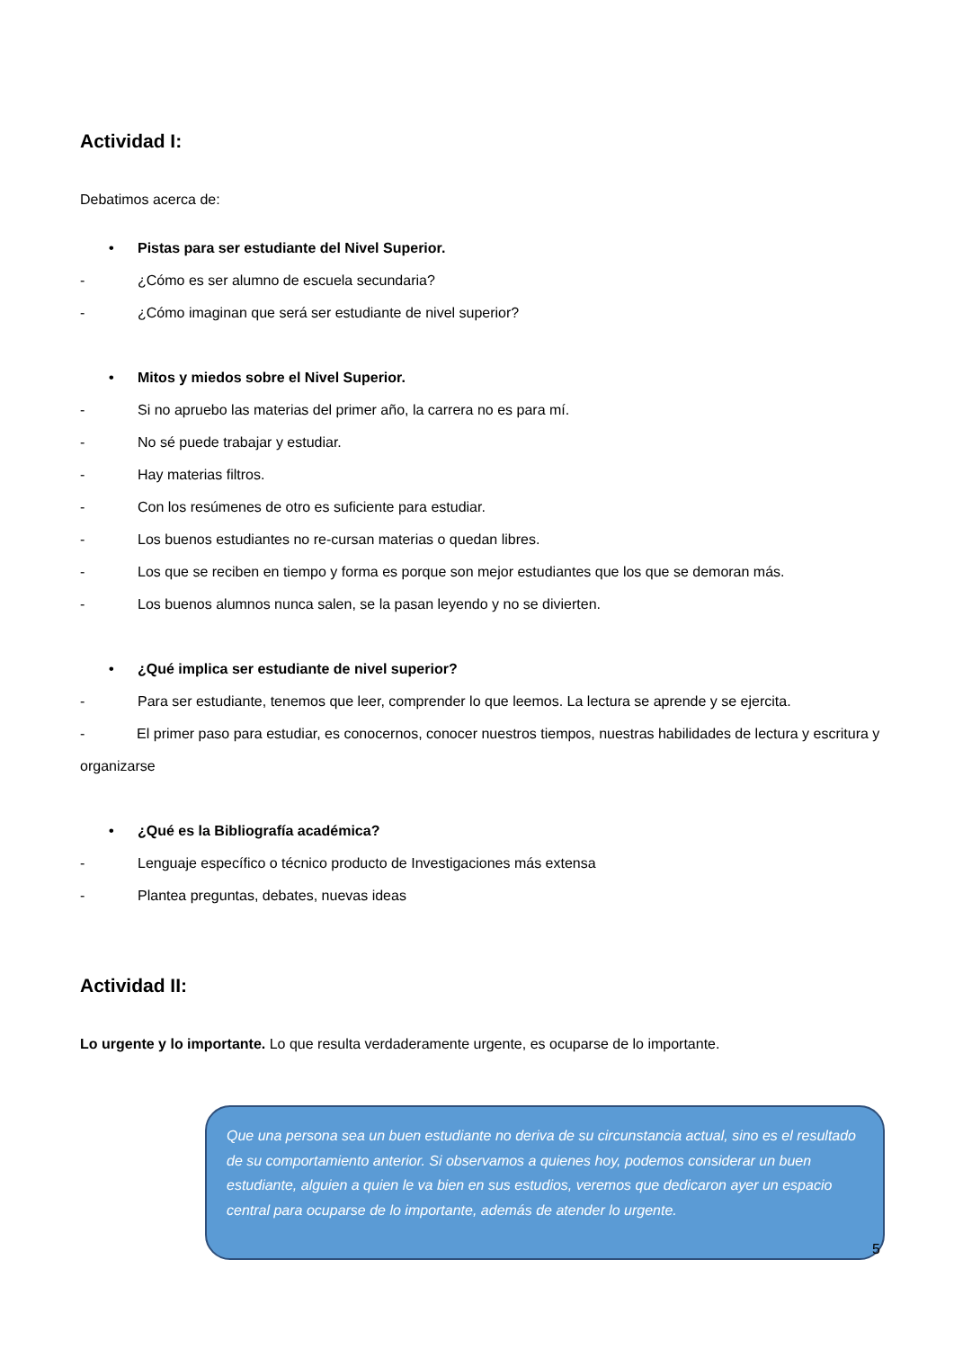Actividad I:
Debatimos acerca de:
• Pistas para ser estudiante del Nivel Superior.
- ¿Cómo es ser alumno de escuela secundaria?
- ¿Cómo imaginan que será ser estudiante de nivel superior?
• Mitos y miedos sobre el Nivel Superior.
- Si no apruebo las materias del primer año, la carrera no es para mí.
- No sé puede trabajar y estudiar.
- Hay materias filtros.
- Con los resúmenes de otro es suficiente para estudiar.
- Los buenos estudiantes no re-cursan materias o quedan libres.
- Los que se reciben en tiempo y forma es porque son mejor estudiantes que los que se demoran más.
- Los buenos alumnos nunca salen, se la pasan leyendo y no se divierten.
• ¿Qué implica ser estudiante de nivel superior?
- Para ser estudiante, tenemos que leer, comprender lo que leemos. La lectura se aprende y se ejercita.
- El primer paso para estudiar, es conocernos, conocer nuestros tiempos, nuestras habilidades de lectura y escritura y organizarse
• ¿Qué es la Bibliografía académica?
- Lenguaje específico o técnico producto de Investigaciones más extensa
- Plantea preguntas, debates, nuevas ideas
Actividad II:
Lo urgente y lo importante. Lo que resulta verdaderamente urgente, es ocuparse de lo importante.
Que una persona sea un buen estudiante no deriva de su circunstancia actual, sino es el resultado de su comportamiento anterior. Si observamos a quienes hoy, podemos considerar un buen estudiante, alguien a quien le va bien en sus estudios, veremos que dedicaron ayer un espacio central para ocuparse de lo importante, además de atender lo urgente.
5